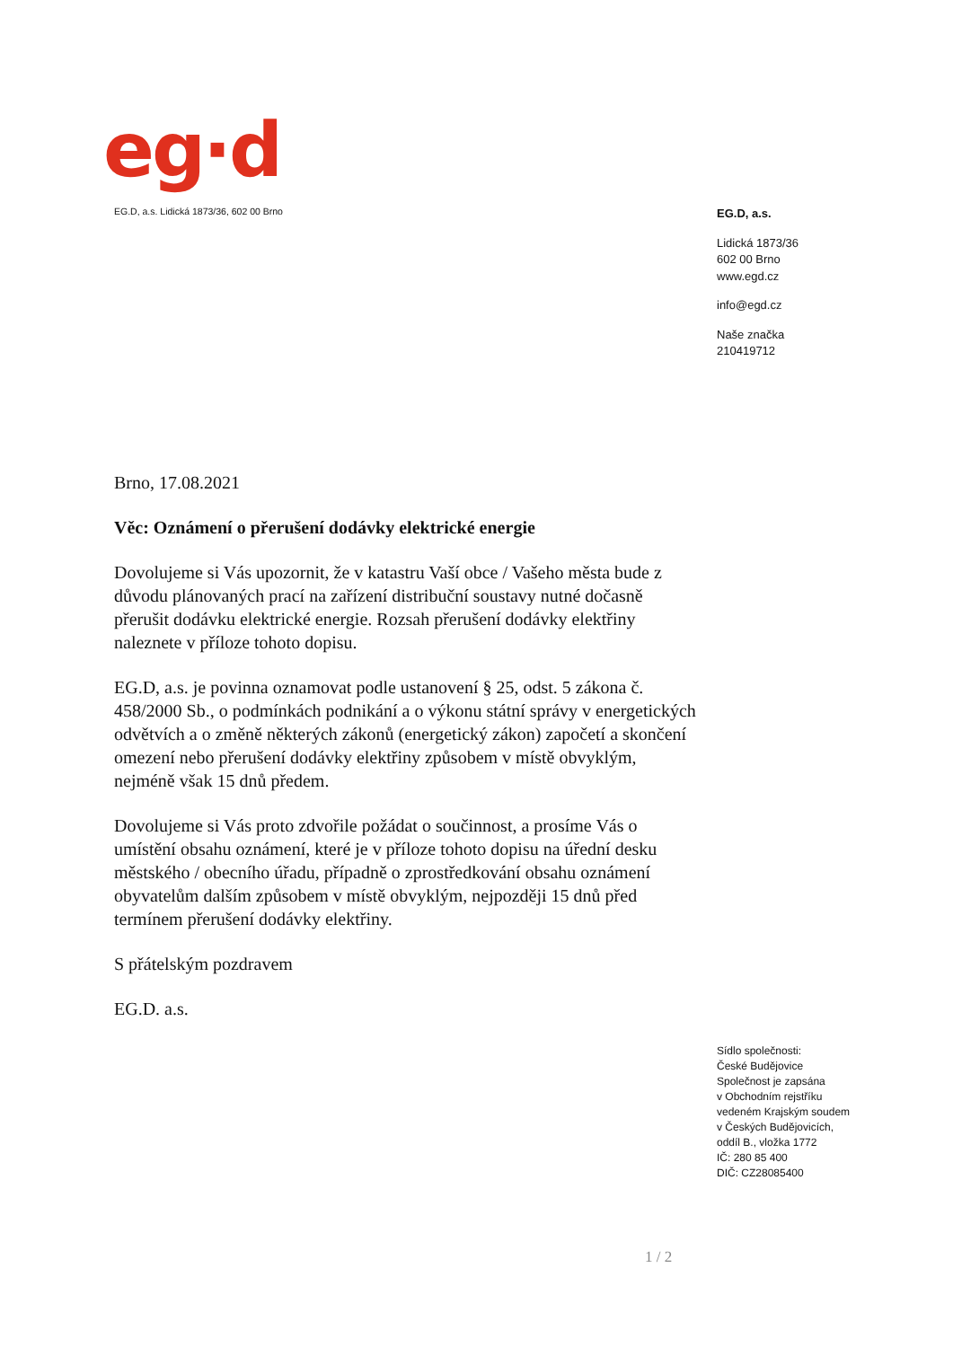eg·d
EG.D, a.s. Lidická 1873/36, 602 00 Brno
EG.D, a.s.
Lidická 1873/36
602 00 Brno
www.egd.cz
info@egd.cz
Naše značka
210419712
Brno, 17.08.2021
Věc: Oznámení o přerušení dodávky elektrické energie
Dovolujeme si Vás upozornit, že v katastru Vaší obce / Vašeho města bude z důvodu plánovaných prací na zařízení distribuční soustavy nutné dočasně přerušit dodávku elektrické energie. Rozsah přerušení dodávky elektřiny naleznete v příloze tohoto dopisu.
EG.D, a.s. je povinna oznamovat podle ustanovení § 25, odst. 5 zákona č. 458/2000 Sb., o podmínkách podnikání a o výkonu státní správy v energetických odvětvích a o změně některých zákonů (energetický zákon) započetí a skončení omezení nebo přerušení dodávky elektřiny způsobem v místě obvyklým, nejméně však 15 dnů předem.
Dovolujeme si Vás proto zdvořile požádat o součinnost, a prosíme Vás o umístění obsahu oznámení, které je v příloze tohoto dopisu na úřední desku městského / obecního úřadu, případně o zprostředkování obsahu oznámení obyvatelům dalším způsobem v místě obvyklým, nejpozději 15 dnů před termínem přerušení dodávky elektřiny.
S přátelským pozdravem
EG.D. a.s.
Sídlo společnosti:
České Budějovice
Společnost je zapsána
v Obchodním rejstříku
vedeném Krajským soudem
v Českých Budějovicích,
oddíl B., vložka 1772
IČ: 280 85 400
DIČ: CZ28085400
1 / 2